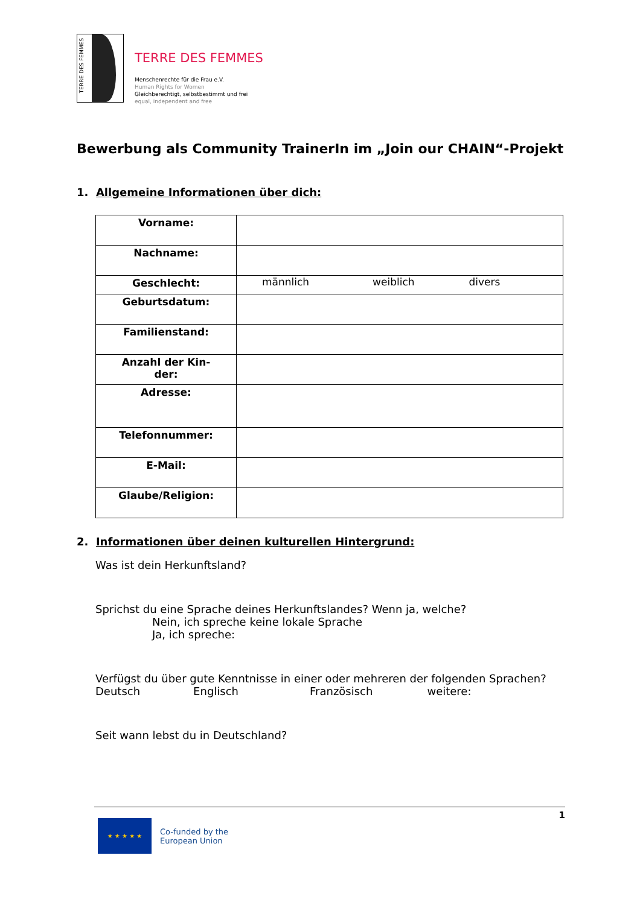TERRE DES FEMMES
TERRE DES FEMMES
Menschenrechte für die Frau e.V.
Human Rights for Women
Gleichberechtigt, selbstbestimmt und frei
equal, independent and free
Bewerbung als Community TrainerIn im „Join our CHAIN“-Projekt
1. Allgemeine Informationen über dich:
| Vorname: | |
| Nachname: | |
| Geschlecht: | männlich weiblich divers |
| Geburtsdatum: | |
| Familienstand: | |
| Anzahl der Kin- der: | |
| Adresse: | |
| Telefonnummer: | |
| E-Mail: | |
| Glaube/Religion: | |
2. Informationen über deinen kulturellen Hintergrund:
Was ist dein Herkunftsland?
Sprichst du eine Sprache deines Herkunftslandes? Wenn ja, welche?
Nein, ich spreche keine lokale Sprache
Ja, ich spreche:
Verfügst du über gute Kenntnisse in einer oder mehreren der folgenden Sprachen?
Deutsch Englisch Französisch weitere:
Seit wann lebst du in Deutschland?
1
★ ★ ★ ★ ★
Co-funded by the
European Union